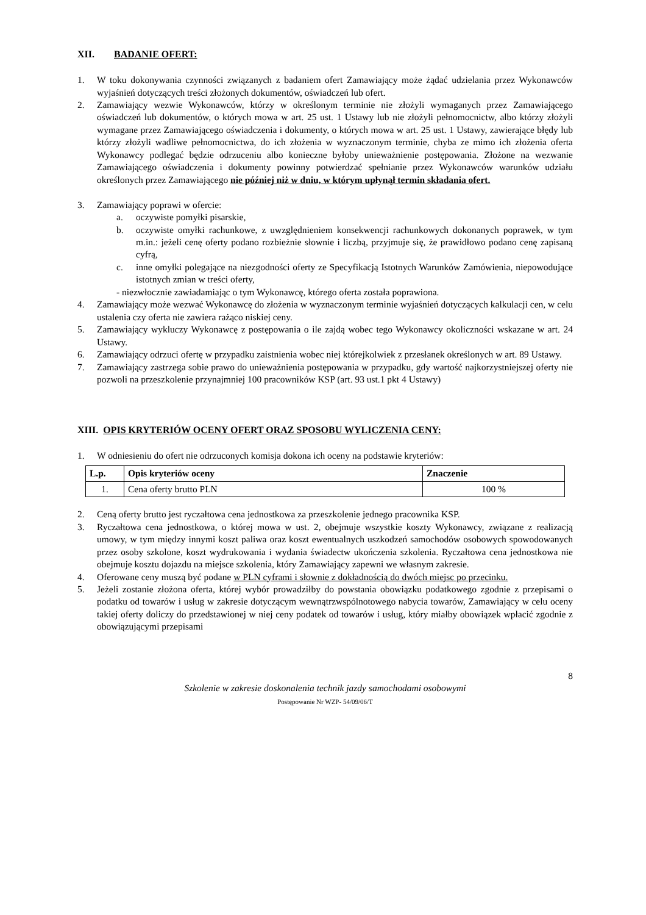XII. BADANIE OFERT:
1. W toku dokonywania czynności związanych z badaniem ofert Zamawiający może żądać udzielania przez Wykonawców wyjaśnień dotyczących treści złożonych dokumentów, oświadczeń lub ofert.
2. Zamawiający wezwie Wykonawców, którzy w określonym terminie nie złożyli wymaganych przez Zamawiającego oświadczeń lub dokumentów, o których mowa w art. 25 ust. 1 Ustawy lub nie złożyli pełnomocnictw, albo którzy złożyli wymagane przez Zamawiającego oświadczenia i dokumenty, o których mowa w art. 25 ust. 1 Ustawy, zawierające błędy lub którzy złożyli wadliwe pełnomocnictwa, do ich złożenia w wyznaczonym terminie, chyba ze mimo ich złożenia oferta Wykonawcy podlegać będzie odrzuceniu albo konieczne byłoby unieważnienie postępowania. Złożone na wezwanie Zamawiającego oświadczenia i dokumenty powinny potwierdzać spełnianie przez Wykonawców warunków udziału określonych przez Zamawiającego nie później niż w dniu, w którym upłynął termin składania ofert.
3. Zamawiający poprawi w ofercie:
a. oczywiste pomyłki pisarskie,
b. oczywiste omyłki rachunkowe, z uwzględnieniem konsekwencji rachunkowych dokonanych poprawek, w tym m.in.: jeżeli cenę oferty podano rozbieżnie słownie i liczbą, przyjmuje się, że prawidłowo podano cenę zapisaną cyfrą,
c. inne omyłki polegające na niezgodności oferty ze Specyfikacją Istotnych Warunków Zamówienia, niepowodujące istotnych zmian w treści oferty,
- niezwłocznie zawiadamiając o tym Wykonawcę, którego oferta została poprawiona.
4. Zamawiający może wezwać Wykonawcę do złożenia w wyznaczonym terminie wyjaśnień dotyczących kalkulacji cen, w celu ustalenia czy oferta nie zawiera rażąco niskiej ceny.
5. Zamawiający wykluczy Wykonawcę z postępowania o ile zajdą wobec tego Wykonawcy okoliczności wskazane w art. 24 Ustawy.
6. Zamawiający odrzuci ofertę w przypadku zaistnienia wobec niej którejkolwiek z przesłanek określonych w art. 89 Ustawy.
7. Zamawiający zastrzega sobie prawo do unieważnienia postępowania w przypadku, gdy wartość najkorzystniejszej oferty nie pozwoli na przeszkolenie przynajmniej 100 pracowników KSP (art. 93 ust.1 pkt 4 Ustawy)
XIII. OPIS KRYTERIÓW OCENY OFERT ORAZ SPOSOBU WYLICZENIA CENY:
1. W odniesieniu do ofert nie odrzuconych komisja dokona ich oceny na podstawie kryteriów:
| L.p. | Opis kryteriów oceny | Znaczenie |
| --- | --- | --- |
| 1. | Cena oferty brutto PLN | 100 % |
2. Ceną oferty brutto jest ryczałtowa cena jednostkowa za przeszkolenie jednego pracownika KSP.
3. Ryczałtowa cena jednostkowa, o której mowa w ust. 2, obejmuje wszystkie koszty Wykonawcy, związane z realizacją umowy, w tym między innymi koszt paliwa oraz koszt ewentualnych uszkodzeń samochodów osobowych spowodowanych przez osoby szkolone, koszt wydrukowania i wydania świadectw ukończenia szkolenia. Ryczałtowa cena jednostkowa nie obejmuje kosztu dojazdu na miejsce szkolenia, który Zamawiający zapewni we własnym zakresie.
4. Oferowane ceny muszą być podane w PLN cyframi i słownie z dokładnością do dwóch miejsc po przecinku.
5. Jeżeli zostanie złożona oferta, której wybór prowadziłby do powstania obowiązku podatkowego zgodnie z przepisami o podatku od towarów i usług w zakresie dotyczącym wewnątrzwspólnotowego nabycia towarów, Zamawiający w celu oceny takiej oferty doliczy do przedstawionej w niej ceny podatek od towarów i usług, który miałby obowiązek wpłacić zgodnie z obowiązującymi przepisami
8
Szkolenie w zakresie doskonalenia technik jazdy samochodami osobowymi
Postępowanie Nr WZP- 54/09/06/T